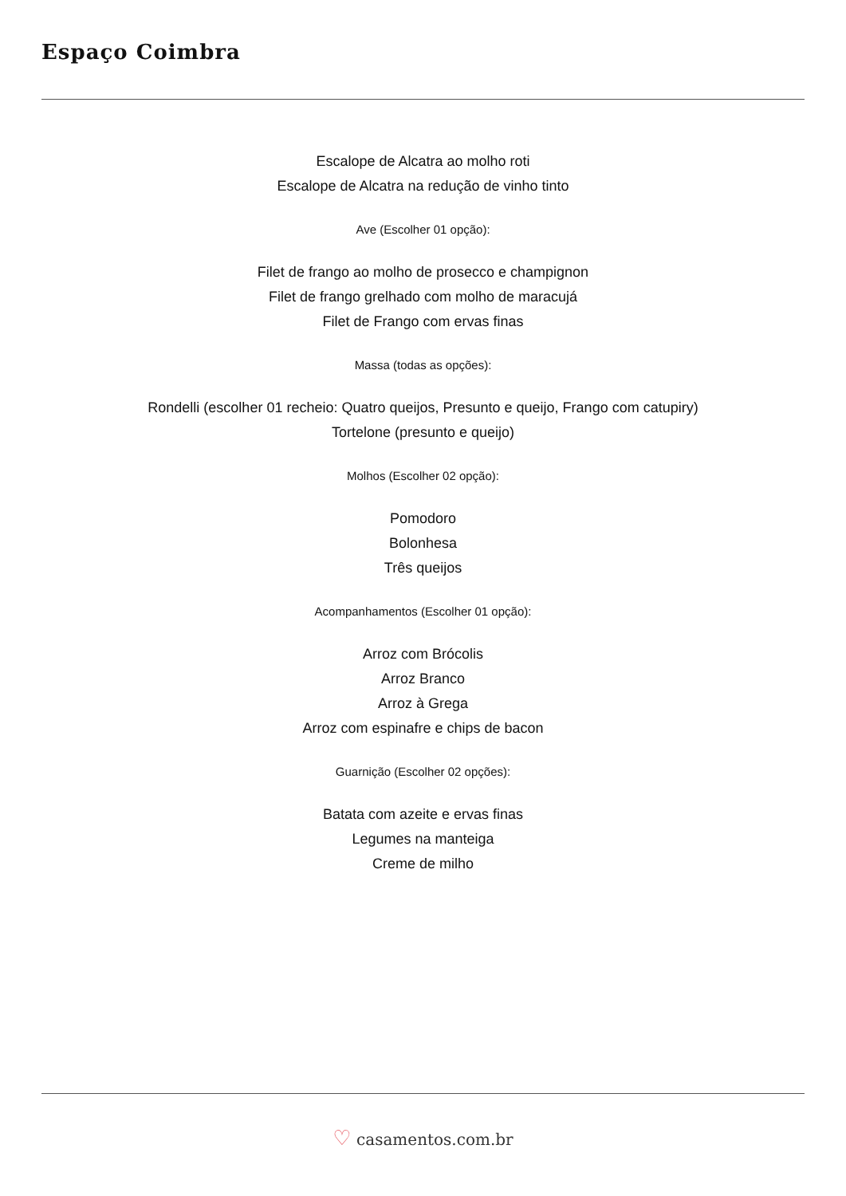Espaço Coimbra
Escalope de Alcatra ao molho roti
Escalope de Alcatra na redução de vinho tinto
Ave (Escolher 01 opção):
Filet de frango ao molho de prosecco e champignon
Filet de frango grelhado com molho de maracujá
Filet de Frango com ervas finas
Massa (todas as opções):
Rondelli (escolher 01 recheio: Quatro queijos, Presunto e queijo, Frango com catupiry)
Tortelone (presunto e queijo)
Molhos (Escolher 02 opção):
Pomodoro
Bolonhesa
Três queijos
Acompanhamentos (Escolher 01 opção):
Arroz com Brócolis
Arroz Branco
Arroz à Grega
Arroz com espinafre e chips de bacon
Guarnição (Escolher 02 opções):
Batata com azeite e ervas finas
Legumes na manteiga
Creme de milho
♡ casamentos.com.br